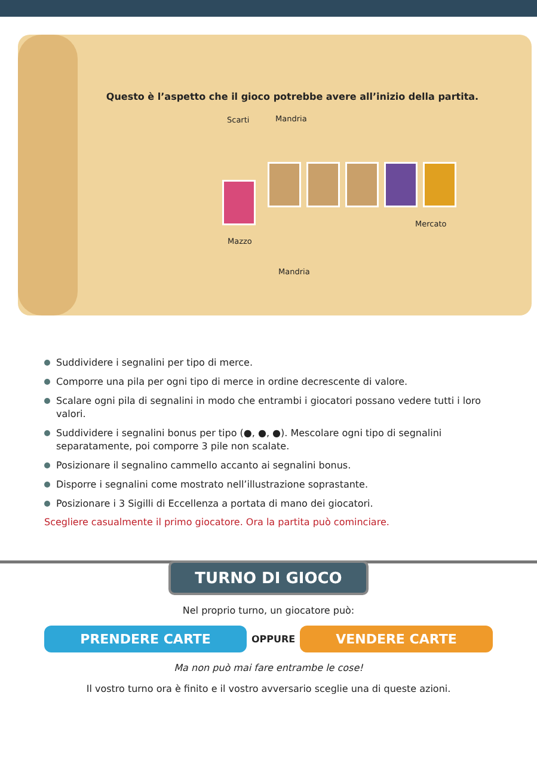Questo è l’aspetto che il gioco potrebbe avere all’inizio della partita.
Scarti Mandria
Mercato
Mazzo
Mandria
Suddividere i segnalini per tipo di merce.
Comporre una pila per ogni tipo di merce in ordine decrescente di valore.
Scalare ogni pila di segnalini in modo che entrambi i giocatori possano vedere tutti i loro valori.
Suddividere i segnalini bonus per tipo (●, ●, ●). Mescolare ogni tipo di segnalini separatamente, poi comporre 3 pile non scalate.
Posizionare il segnalino cammello accanto ai segnalini bonus.
Disporre i segnalini come mostrato nell’illustrazione soprastante.
Posizionare i 3 Sigilli di Eccellenza a portata di mano dei giocatori.
Scegliere casualmente il primo giocatore. Ora la partita può cominciare.
TURNO DI GIOCO
Nel proprio turno, un giocatore può:
PRENDERE CARTE OPPURE VENDERE CARTE
Ma non può mai fare entrambe le cose!
Il vostro turno ora è finito e il vostro avversario sceglie una di queste azioni.